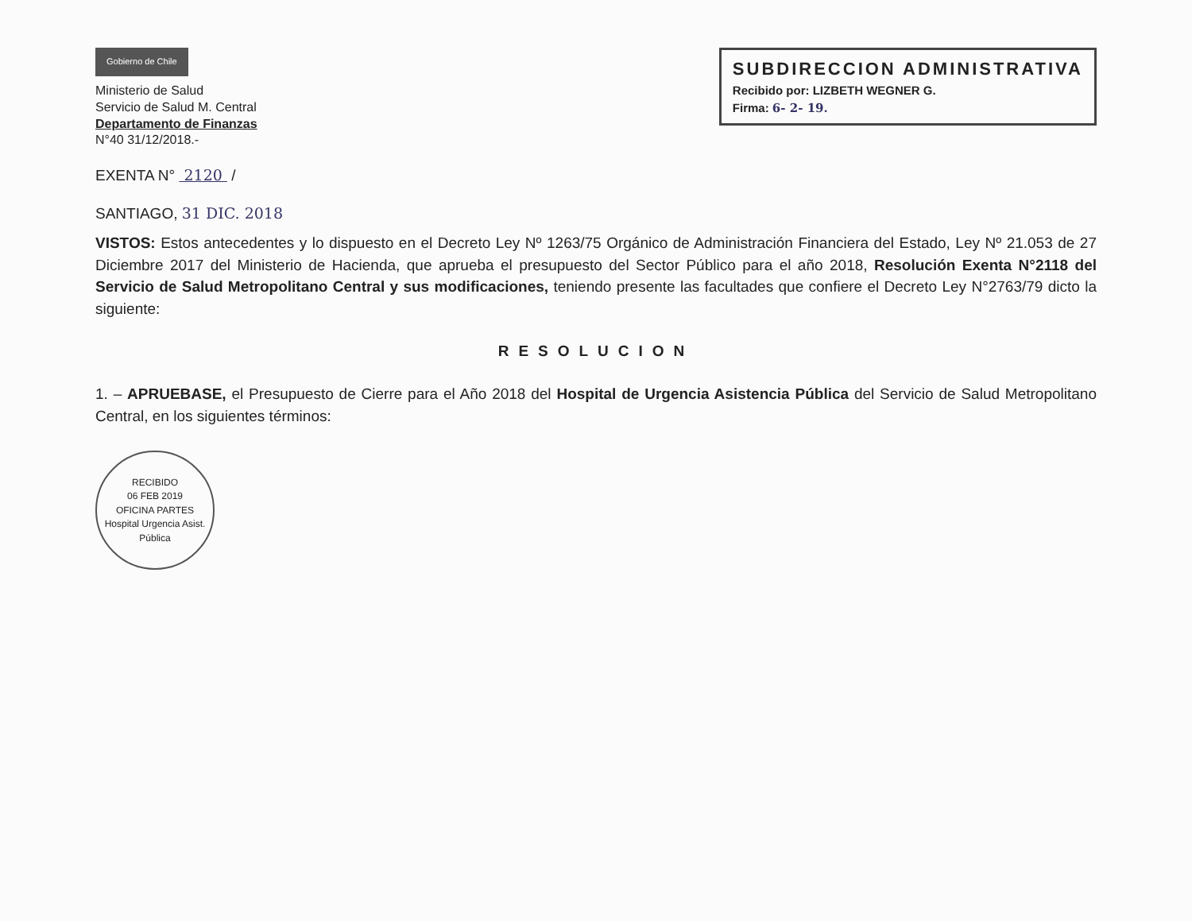Gobierno de Chile
Ministerio de Salud
Servicio de Salud M. Central
Departamento de Finanzas
N°40 31/12/2018.-
SUBDIRECCION ADMINISTRATIVA
Recibido por: LIZBETH WEGNER G.
Firma: 6- 2- 19.
EXENTA N° 2120 /
SANTIAGO, 31 DIC. 2018
VISTOS: Estos antecedentes y lo dispuesto en el Decreto Ley Nº 1263/75 Orgánico de Administración Financiera del Estado, Ley Nº 21.053 de 27 Diciembre 2017 del Ministerio de Hacienda, que aprueba el presupuesto del Sector Público para el año 2018, Resolución Exenta N°2118 del Servicio de Salud Metropolitano Central y sus modificaciones, teniendo presente las facultades que confiere el Decreto Ley N°2763/79 dicto la siguiente:
RESOLUCION
1. – APRUEBASE, el Presupuesto de Cierre para el Año 2018 del Hospital de Urgencia Asistencia Pública del Servicio de Salud Metropolitano Central, en los siguientes términos:
RECIBIDO
06 FEB 2019
OFICINA PARTES
Hospital Urgencia Asist. Pública